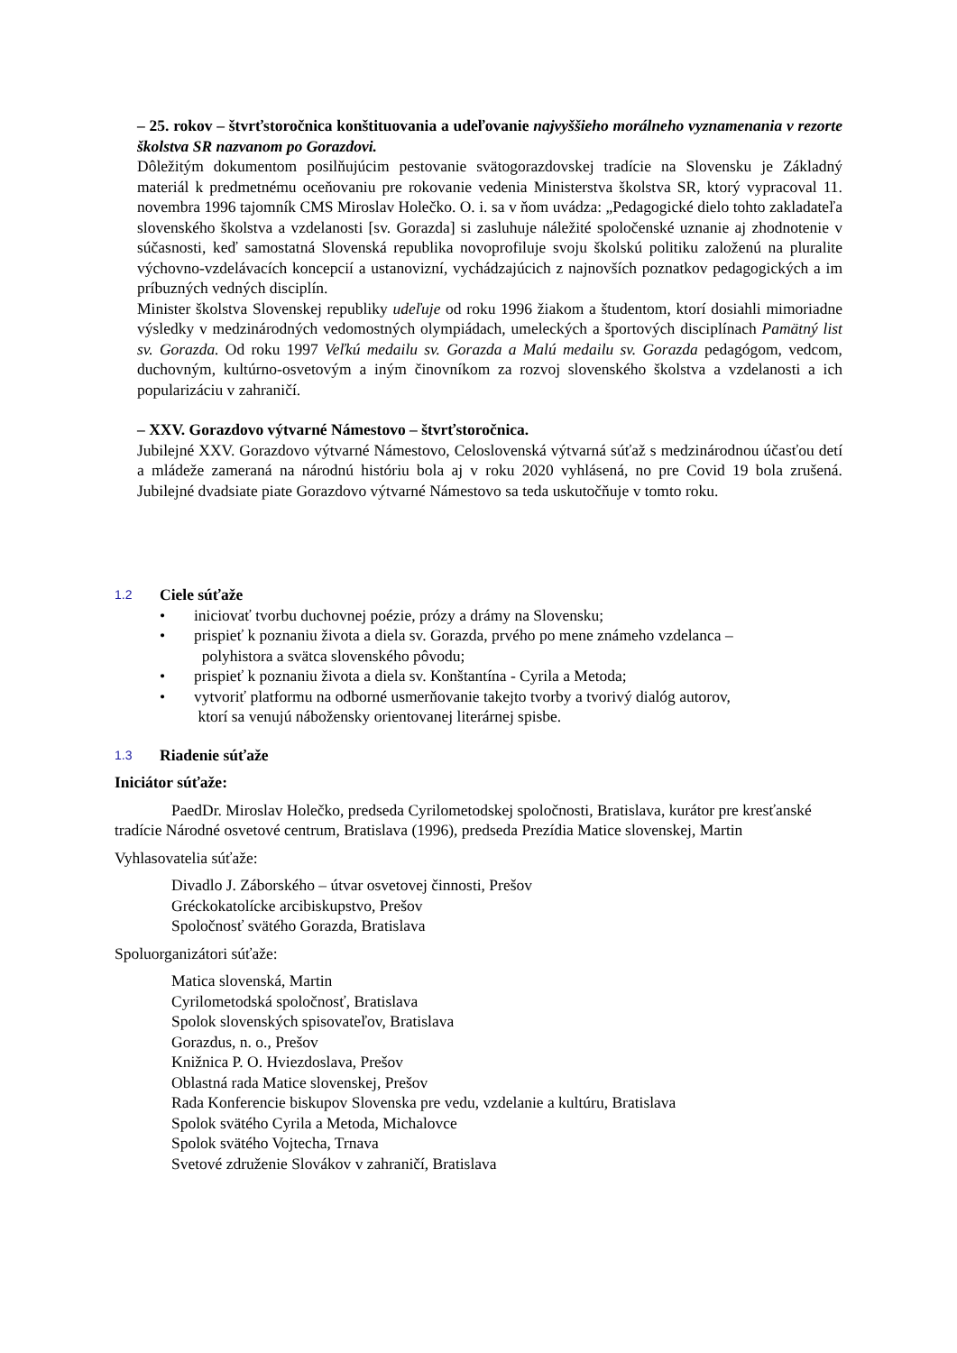– 25. rokov – štvrťstoročnica konštituovania a udeľovanie najvyššieho morálneho vyznamenania v rezorte školstva SR nazvanom po Gorazdovi.
Dôležitým dokumentom posilňujúcim pestovanie svätogorazdovskej tradície na Slovensku je Základný materiál k predmetnému oceňovaniu pre rokovanie vedenia Ministerstva školstva SR, ktorý vypracoval 11. novembra 1996 tajomník CMS Miroslav Holečko. O. i. sa v ňom uvádza: „Pedagogické dielo tohto zakladateľa slovenského školstva a vzdelanosti [sv. Gorazda] si zasluhuje náležité spoločenské uznanie aj zhodnotenie v súčasnosti, keď samostatná Slovenská republika novoprofiluje svoju školskú politiku založenú na pluralite výchovno-vzdelávacích koncepcií a ustanovizní, vychádzajúcich z najnovších poznatkov pedagogických a im príbuzných vedných disciplín.
Minister školstva Slovenskej republiky udeľuje od roku 1996 žiakom a študentom, ktorí dosiahli mimoriadne výsledky v medzinárodných vedomostných olympiádach, umeleckých a športových disciplínach Pamätný list sv. Gorazda. Od roku 1997 Veľkú medailu sv. Gorazda a Malú medailu sv. Gorazda pedagógom, vedcom, duchovným, kultúrno-osvetovým a iným činovníkom za rozvoj slovenského školstva a vzdelanosti a ich popularizáciu v zahraničí.
– XXV. Gorazdovo výtvarné Námestovo – štvrťstoročnica.
Jubilejné XXV. Gorazdovo výtvarné Námestovo, Celoslovenská výtvarná súťaž s medzinárodnou účasťou detí a mládeže zameraná na národnú históriu bola aj v roku 2020 vyhlásená, no pre Covid 19 bola zrušená. Jubilejné dvadsiate piate Gorazdovo výtvarné Námestovo sa teda uskutočňuje v tomto roku.
1.2 Ciele súťaže
• iniciovať tvorbu duchovnej poézie, prózy a drámy na Slovensku;
• prispieť k poznaniu života a diela sv. Gorazda, prvého po mene známeho vzdelanca –
polyhistora a svätca slovenského pôvodu;
• prispieť k poznaniu života a diela sv. Konštantína - Cyrila a Metoda;
• vytvoriť platformu na odborné usmerňovanie takejto tvorby a tvorivý dialóg autorov,
ktorí sa venujú nábožensky orientovanej literárnej spisbe.
1.3 Riadenie súťaže
Iniciátor súťaže:
PaedDr. Miroslav Holečko, predseda Cyrilometodskej spoločnosti, Bratislava, kurátor pre kresťanské tradície Národné osvetové centrum, Bratislava (1996), predseda Prezídia Matice slovenskej, Martin
Vyhlasovatelia súťaže:
Divadlo J. Záborského – útvar osvetovej činnosti, Prešov
Gréckokatolícke arcibiskupstvo, Prešov
Spoločnosť svätého Gorazda, Bratislava
Spoluorganizátori súťaže:
Matica slovenská, Martin
Cyrilometodská spoločnosť, Bratislava
Spolok slovenských spisovateľov, Bratislava
Gorazdus, n. o., Prešov
Knižnica P. O. Hviezdoslava, Prešov
Oblastná rada Matice slovenskej, Prešov
Rada Konferencie biskupov Slovenska pre vedu, vzdelanie a kultúru, Bratislava
Spolok svätého Cyrila a Metoda, Michalovce
Spolok svätého Vojtecha, Trnava
Svetové združenie Slovákov v zahraničí, Bratislava